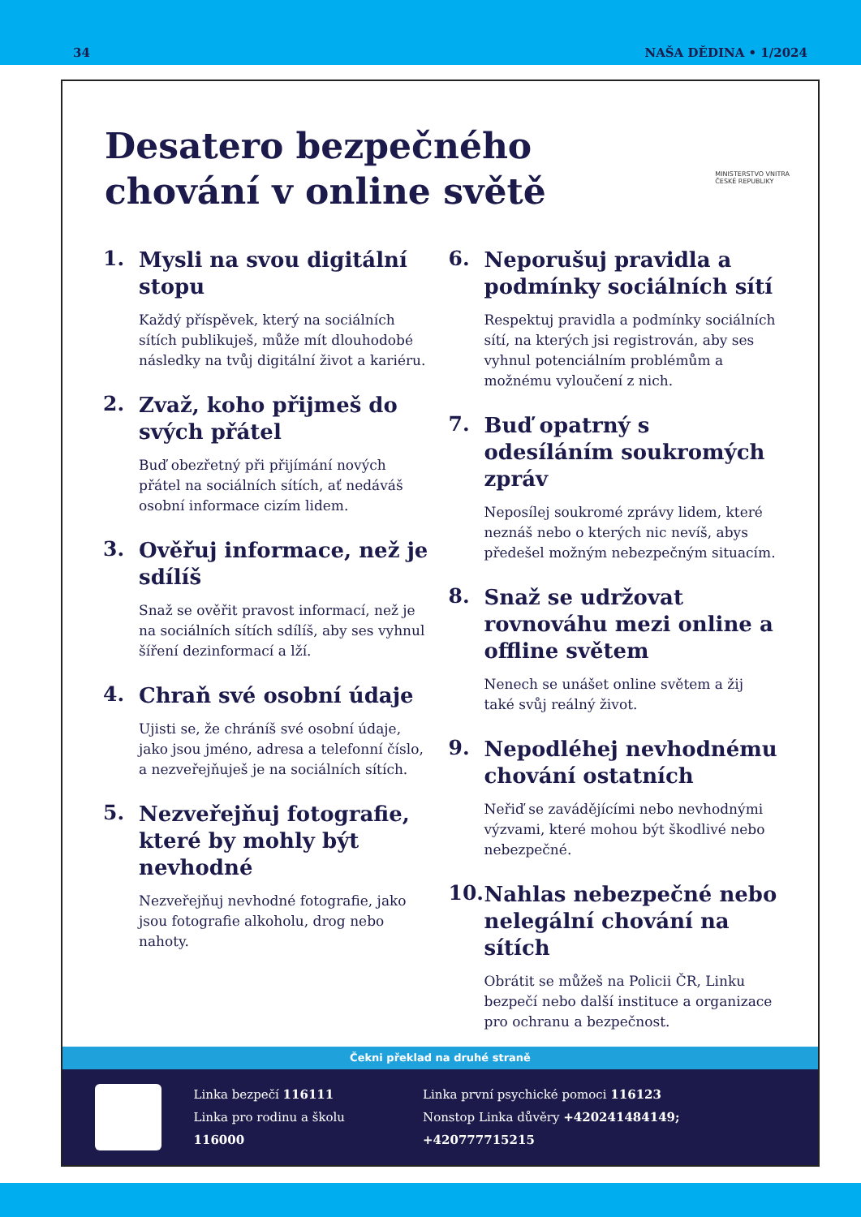34 NAŠA DĚDINA • 1/2024
MINISTERSTVO VNITRA
ČESKÉ REPUBLIKY
Desatero bezpečného
chování v online světě
1.
Mysli na svou digitální stopu
Každý příspěvek, který na sociálních sítích publikuješ, může mít dlouhodobé následky na tvůj digitální život a kariéru.
2.
Zvaž, koho přijmeš do svých přátel
Buď obezřetný při přijímání nových přátel na sociálních sítích, ať nedáváš osobní informace cizím lidem.
3.
Ověřuj informace, než je sdílíš
Snaž se ověřit pravost informací, než je na sociálních sítích sdílíš, aby ses vyhnul šíření dezinformací a lží.
4.
Chraň své osobní údaje
Ujisti se, že chráníš své osobní údaje, jako jsou jméno, adresa a telefonní číslo, a nezveřejňuješ je na sociálních sítích.
5.
Nezveřejňuj fotografie, které by mohly být nevhodné
Nezveřejňuj nevhodné fotografie, jako jsou fotografie alkoholu, drog nebo nahoty.
6.
Neporušuj pravidla a podmínky sociálních sítí
Respektuj pravidla a podmínky sociálních sítí, na kterých jsi registrován, aby ses vyhnul potenciálním problémům a možnému vyloučení z nich.
7.
Buď opatrný s odesíláním soukromých zpráv
Neposílej soukromé zprávy lidem, které neznáš nebo o kterých nic nevíš, abys předešel možným nebezpečným situacím.
8.
Snaž se udržovat rovnováhu mezi online a offline světem
Nenech se unášet online světem a žij také svůj reálný život.
9.
Nepodléhej nevhodnému chování ostatních
Neřiď se zavádějícími nebo nevhodnými výzvami, které mohou být škodlivé nebo nebezpečné.
10.
Nahlas nebezpečné nebo nelegální chování na sítích
Obrátit se můžeš na Policii ČR, Linku bezpečí nebo další instituce a organizace pro ochranu a bezpečnost.
Čekni překlad na druhé straně
Linka bezpečí 116111
Linka pro rodinu a školu 116000
Linka první psychické pomoci 116123
Nonstop Linka důvěry +420241484149; +420777715215